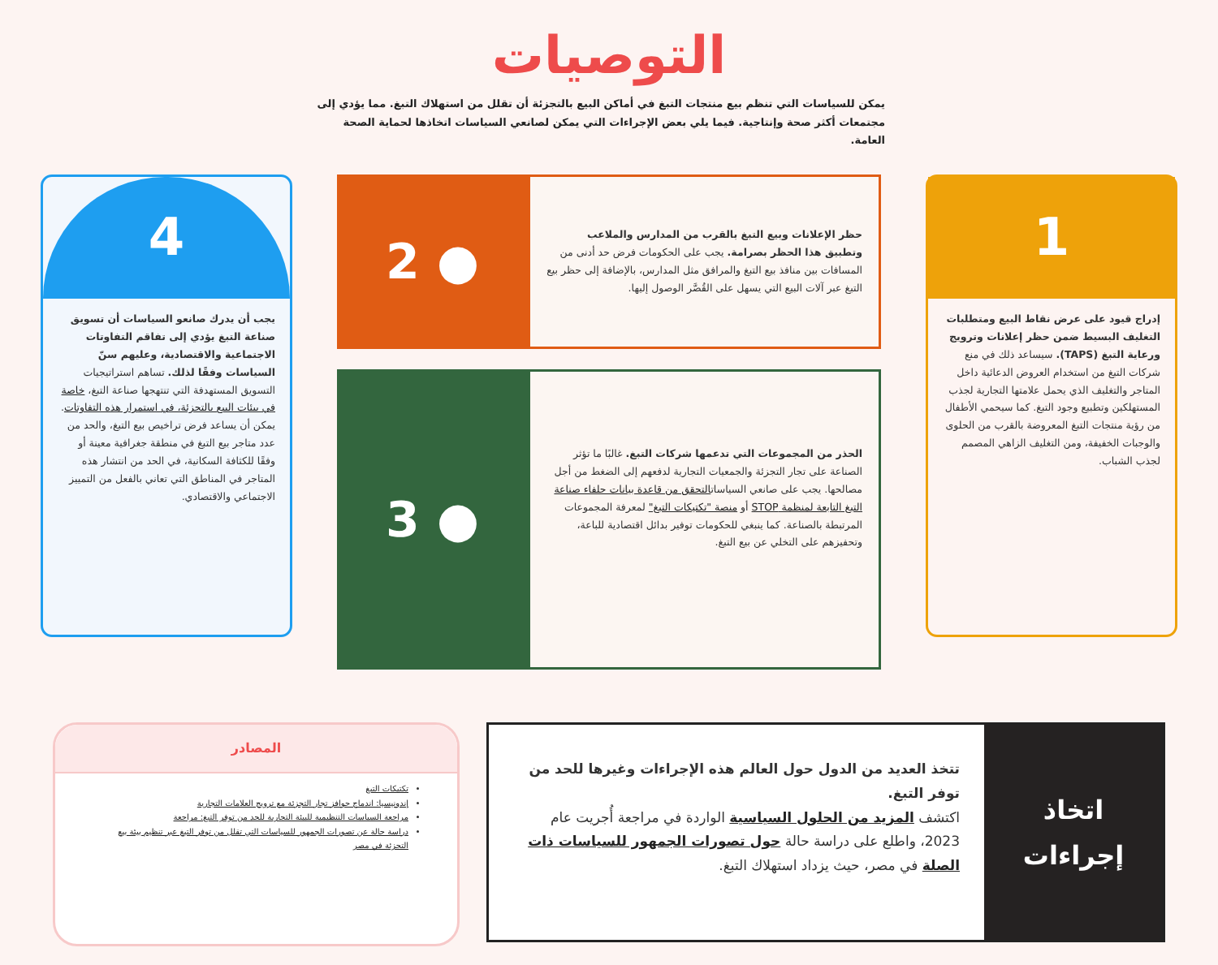التوصيات
يمكن للسياسات التي تنظم بيع منتجات التبغ في أماكن البيع بالتجزئة أن تقلل من استهلاك التبغ. مما يؤدي إلى مجتمعات أكثر صحة وإنتاجية. فيما يلي بعض الإجراءات التي يمكن لصانعي السياسات اتخاذها لحماية الصحة العامة.
1
إدراج قيود على عرض نقاط البيع ومتطلبات التغليف البسيط ضمن حظر إعلانات وترويج ورعاية التبغ (TAPS). سيساعد ذلك في منع شركات التبغ من استخدام العروض الدعائية داخل المتاجر والتغليف الذي يحمل علامتها التجارية لجذب المستهلكين وتطبيع وجود التبغ. كما سيحمي الأطفال من رؤية منتجات التبغ المعروضة بالقرب من الحلوى والوجبات الخفيفة، ومن التغليف الزاهي المصمم لجذب الشباب.
حظر الإعلانات وبيع التبغ بالقرب من المدارس والملاعب وتطبيق هذا الحظر بصرامة. يجب على الحكومات فرض حد أدنى من المسافات بين منافذ بيع التبغ والمرافق مثل المدارس، بالإضافة إلى حظر بيع التبغ عبر آلات البيع التي يسهل على القُصَّر الوصول إليها.
● 2
الحذر من المجموعات التي تدعمها شركات التبغ. غالبًا ما تؤثر الصناعة على تجار التجزئة والجمعيات التجارية لدفعهم إلى الضغط من أجل مصالحها. يجب على صانعي السياساتالتحقق من قاعدة بيانات حلفاء صناعة التبغ التابعة لمنظمة STOP أو منصة "تكتيكات التبغ" لمعرفة المجموعات المرتبطة بالصناعة. كما ينبغي للحكومات توفير بدائل اقتصادية للباعة، وتحفيزهم على التخلي عن بيع التبغ.
● 3
4
يجب أن يدرك صانعو السياسات أن تسويق صناعة التبغ يؤدي إلى تفاقم التفاوتات الاجتماعية والاقتصادية، وعليهم سنّ السياسات وفقًا لذلك. تساهم استراتيجيات التسويق المستهدفة التي تنتهجها صناعة التبغ، خاصة في بيئات البيع بالتجزئة، في استمرار هذه التفاوتات. يمكن أن يساعد فرض تراخيص بيع التبغ، والحد من عدد متاجر بيع التبغ في منطقة جغرافية معينة أو وفقًا للكثافة السكانية، في الحد من انتشار هذه المتاجر في المناطق التي تعاني بالفعل من التمييز الاجتماعي والاقتصادي.
اتخاذ
إجراءات
تتخذ العديد من الدول حول العالم هذه الإجراءات وغيرها للحد من توفر التبغ.
اكتشف المزيد من الحلول السياسية الواردة في مراجعة أُجريت عام 2023، واطلع على دراسة حالة حول تصورات الجمهور للسياسات ذات الصلة في مصر، حيث يزداد استهلاك التبغ.
المصادر
تكتيكات التبغ
إندونيسيا: اندماج حوافز تجار التجزئة مع ترويج العلامات التجارية
مراجعة السياسات التنظيمية للبيئة التجارية للحد من توفر التبغ: مراجعة
دراسة حالة عن تصورات الجمهور للسياسات التي تقلل من توفر التبغ عبر تنظيم بيئة بيع التجزئة في مصر